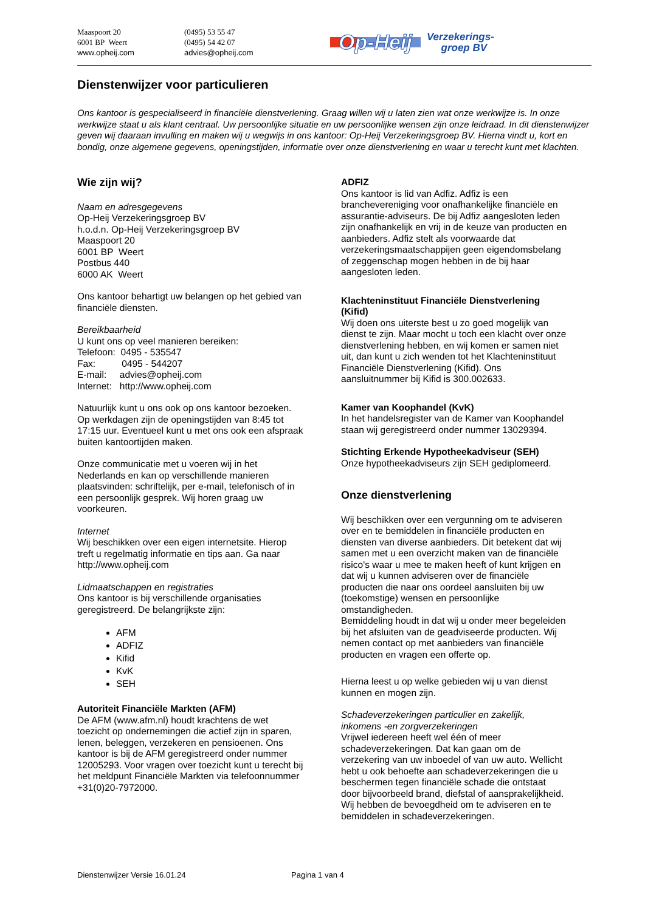Maaspoort 20
6001 BP Weert
www.opheij.com
(0495) 53 55 47
(0495) 54 42 07
advies@opheij.com
Op-Heij Verzekerings-
groep BV
Dienstenwijzer voor particulieren
Ons kantoor is gespecialiseerd in financiële dienstverlening. Graag willen wij u laten zien wat onze werkwijze is. In onze werkwijze staat u als klant centraal. Uw persoonlijke situatie en uw persoonlijke wensen zijn onze leidraad. In dit dienstenwijzer geven wij daaraan invulling en maken wij u wegwijs in ons kantoor: Op-Heij Verzekeringsgroep BV. Hierna vindt u, kort en bondig, onze algemene gegevens, openingstijden, informatie over onze dienstverlening en waar u terecht kunt met klachten.
Wie zijn wij?
Naam en adresgegevens
Op-Heij Verzekeringsgroep BV
h.o.d.n. Op-Heij Verzekeringsgroep BV
Maaspoort 20
6001 BP Weert
Postbus 440
6000 AK Weert
Ons kantoor behartigt uw belangen op het gebied van financiële diensten.
Bereikbaarheid
U kunt ons op veel manieren bereiken:
Telefoon: 0495 - 535547
Fax: 0495 - 544207
E-mail: advies@opheij.com
Internet: http://www.opheij.com
Natuurlijk kunt u ons ook op ons kantoor bezoeken. Op werkdagen zijn de openingstijden van 8:45 tot 17:15 uur. Eventueel kunt u met ons ook een afspraak buiten kantoortijden maken.
Onze communicatie met u voeren wij in het Nederlands en kan op verschillende manieren plaatsvinden: schriftelijk, per e-mail, telefonisch of in een persoonlijk gesprek. Wij horen graag uw voorkeuren.
Internet
Wij beschikken over een eigen internetsite. Hierop treft u regelmatig informatie en tips aan. Ga naar http://www.opheij.com
Lidmaatschappen en registraties
Ons kantoor is bij verschillende organisaties geregistreerd. De belangrijkste zijn:
AFM
ADFIZ
Kifid
KvK
SEH
Autoriteit Financiële Markten (AFM)
De AFM (www.afm.nl) houdt krachtens de wet toezicht op ondernemingen die actief zijn in sparen, lenen, beleggen, verzekeren en pensioenen. Ons kantoor is bij de AFM geregistreerd onder nummer 12005293. Voor vragen over toezicht kunt u terecht bij het meldpunt Financiële Markten via telefoonnummer +31(0)20-7972000.
ADFIZ
Ons kantoor is lid van Adfiz. Adfiz is een brancheverenigin­g voor onafhankelijke financiële en assurantie-adviseurs. De bij Adfiz aangesloten leden zijn onafhankelijk en vrij in de keuze van producten en aanbieders. Adfiz stelt als voorwaarde dat verzekeringsmaatschappijen geen eigendomsbelang of zeggenschap mogen hebben in de bij haar aangesloten leden.
Klachteninstituut Financiële Dienstverlening (Kifid)
Wij doen ons uiterste best u zo goed mogelijk van dienst te zijn. Maar mocht u toch een klacht over onze dienstverlening hebben, en wij komen er samen niet uit, dan kunt u zich wenden tot het Klachteninstituut Financiële Dienstverlening (Kifid). Ons aansluitnummer bij Kifid is 300.002633.
Kamer van Koophandel (KvK)
In het handelsregister van de Kamer van Koophandel staan wij geregistreerd onder nummer 13029394.
Stichting Erkende Hypotheekadviseur (SEH)
Onze hypotheekadviseurs zijn SEH gediplomeerd.
Onze dienstverlening
Wij beschikken over een vergunning om te adviseren over en te bemiddelen in financiële producten en diensten van diverse aanbieders. Dit betekent dat wij samen met u een overzicht maken van de financiële risico's waar u mee te maken heeft of kunt krijgen en dat wij u kunnen adviseren over de financiële producten die naar ons oordeel aansluiten bij uw (toekomstige) wensen en persoonlijke omstandigheden.
Bemiddeling houdt in dat wij u onder meer begeleiden bij het afsluiten van de geadviseerde producten. Wij nemen contact op met aanbieders van financiële producten en vragen een offerte op.
Hierna leest u op welke gebieden wij u van dienst kunnen en mogen zijn.
Schadeverzekeringen particulier en zakelijk, inkomens -en zorgverzekeringen
Vrijwel iedereen heeft wel één of meer schadeverzekeringen. Dat kan gaan om de verzekering van uw inboedel of van uw auto. Wellicht hebt u ook behoefte aan schadeverzekeringen die u beschermen tegen financiële schade die ontstaat door bijvoorbeeld brand, diefstal of aansprakelijkheid. Wij hebben de bevoegdheid om te adviseren en te bemiddelen in schadeverzekeringen.
Dienstenwijzer Versie 16.01.24 Pagina 1 van 4